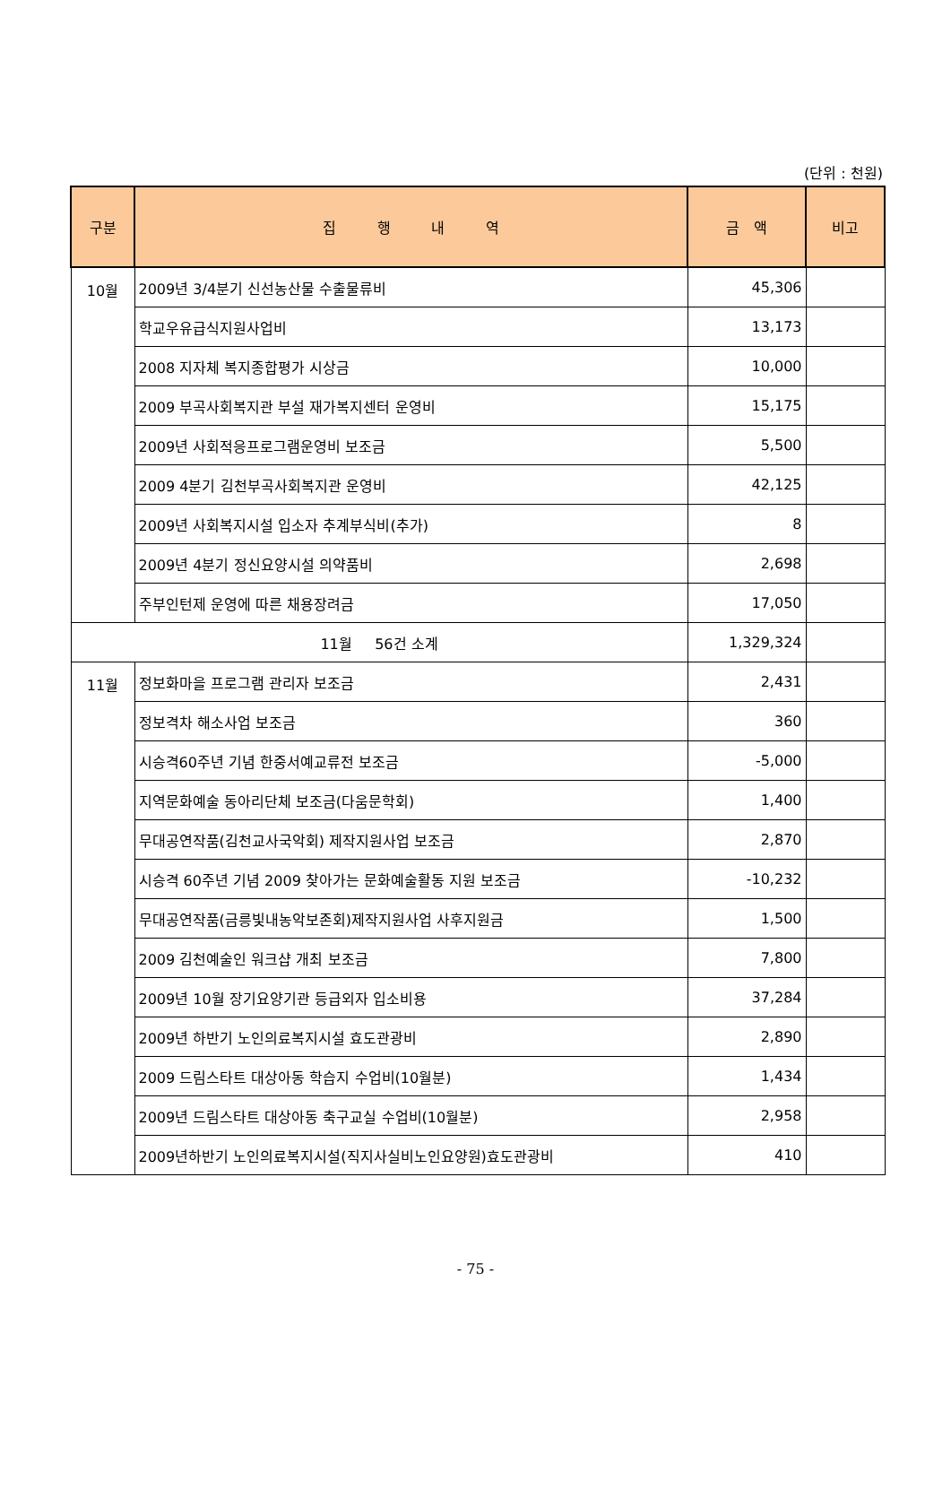(단위 : 천원)
| 구분 | 집 행 내 역 | 금 액 | 비고 |
| --- | --- | --- | --- |
| 10월 | 2009년 3/4분기 신선농산물 수출물류비 | 45,306 | |
| | 학교우유급식지원사업비 | 13,173 | |
| | 2008 지자체 복지종합평가 시상금 | 10,000 | |
| | 2009 부곡사회복지관 부설 재가복지센터 운영비 | 15,175 | |
| | 2009년 사회적응프로그램운영비 보조금 | 5,500 | |
| | 2009 4분기 김천부곡사회복지관 운영비 | 42,125 | |
| | 2009년 사회복지시설 입소자 추계부식비(추가) | 8 | |
| | 2009년 4분기 정신요양시설 의약품비 | 2,698 | |
| | 주부인턴제 운영에 따른 채용장려금 | 17,050 | |
| 11월 56건 소계 | | 1,329,324 | |
| 11월 | 정보화마을 프로그램 관리자 보조금 | 2,431 | |
| | 정보격차 해소사업 보조금 | 360 | |
| | 시승격60주년 기념 한중서예교류전 보조금 | -5,000 | |
| | 지역문화예술 동아리단체 보조금(다움문학회) | 1,400 | |
| | 무대공연작품(김천교사국악회) 제작지원사업 보조금 | 2,870 | |
| | 시승격 60주년 기념 2009 찾아가는 문화예술활동 지원 보조금 | -10,232 | |
| | 무대공연작품(금릉빛내농악보존회)제작지원사업 사후지원금 | 1,500 | |
| | 2009 김천예술인 워크샵 개최 보조금 | 7,800 | |
| | 2009년 10월 장기요양기관 등급외자 입소비용 | 37,284 | |
| | 2009년 하반기 노인의료복지시설 효도관광비 | 2,890 | |
| | 2009 드림스타트 대상아동 학습지 수업비(10월분) | 1,434 | |
| | 2009년 드림스타트 대상아동 축구교실 수업비(10월분) | 2,958 | |
| | 2009년하반기 노인의료복지시설(직지사실비노인요양원)효도관광비 | 410 | |
- 75 -